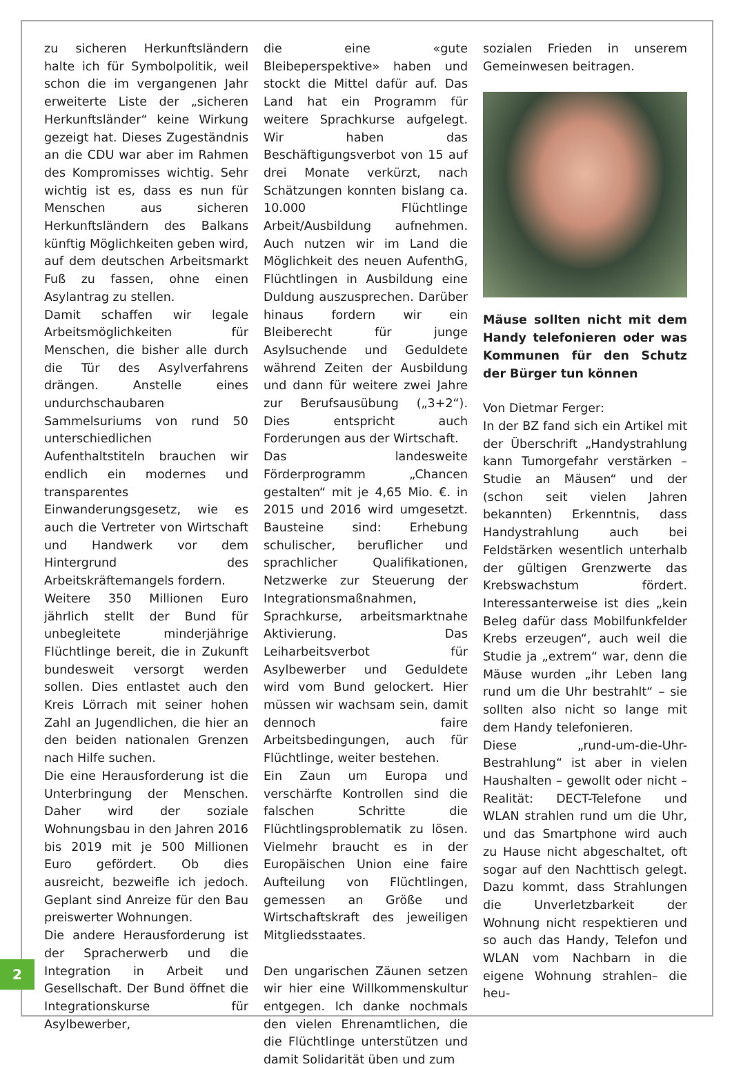zu sicheren Herkunftsländern halte ich für Symbolpolitik, weil schon die im vergangenen Jahr erweiterte Liste der „sicheren Herkunftsländer“ keine Wirkung gezeigt hat. Dieses Zugeständnis an die CDU war aber im Rahmen des Kompromisses wichtig. Sehr wichtig ist es, dass es nun für Menschen aus sicheren Herkunftsländern des Balkans künftig Möglichkeiten geben wird, auf dem deutschen Arbeitsmarkt Fuß zu fassen, ohne einen Asylantrag zu stellen.
Damit schaffen wir legale Arbeitsmöglichkeiten für Menschen, die bisher alle durch die Tür des Asylverfahrens drängen. Anstelle eines undurchschaubaren Sammelsuriums von rund 50 unterschiedlichen Aufenthaltstiteln brauchen wir endlich ein modernes und transparentes Einwanderungsgesetz, wie es auch die Vertreter von Wirtschaft und Handwerk vor dem Hintergrund des Arbeitskräftemangels fordern.
Weitere 350 Millionen Euro jährlich stellt der Bund für unbegleitete minderjährige Flüchtlinge bereit, die in Zukunft bundesweit versorgt werden sollen. Dies entlastet auch den Kreis Lörrach mit seiner hohen Zahl an Jugendlichen, die hier an den beiden nationalen Grenzen nach Hilfe suchen.
Die eine Herausforderung ist die Unterbringung der Menschen. Daher wird der soziale Wohnungsbau in den Jahren 2016 bis 2019 mit je 500 Millionen Euro gefördert. Ob dies ausreicht, bezweifle ich jedoch. Geplant sind Anreize für den Bau preiswerter Wohnungen.
Die andere Herausforderung ist der Spracherwerb und die Integration in Arbeit und Gesellschaft. Der Bund öffnet die Integrationskurse für Asylbewerber,
die eine «gute Bleibeperspektive» haben und stockt die Mittel dafür auf. Das Land hat ein Programm für weitere Sprachkurse aufgelegt. Wir haben das Beschäftigungsverbot von 15 auf drei Monate verkürzt, nach Schätzungen konnten bislang ca. 10.000 Flüchtlinge Arbeit/Ausbildung aufnehmen. Auch nutzen wir im Land die Möglichkeit des neuen AufenthG, Flüchtlingen in Ausbildung eine Duldung auszusprechen. Darüber hinaus fordern wir ein Bleiberecht für junge Asylsuchende und Geduldete während Zeiten der Ausbildung und dann für weitere zwei Jahre zur Berufsausübung („3+2“). Dies entspricht auch Forderungen aus der Wirtschaft.
Das landesweite Förderprogramm „Chancen gestalten“ mit je 4,65 Mio. €. in 2015 und 2016 wird umgesetzt. Bausteine sind: Erhebung schulischer, beruflicher und sprachlicher Qualifikationen, Netzwerke zur Steuerung der Integrationsmaßnahmen, Sprachkurse, arbeitsmarktnahe Aktivierung. Das Leiharbeitsverbot für Asylbewerber und Geduldete wird vom Bund gelockert. Hier müssen wir wachsam sein, damit dennoch faire Arbeitsbedingungen, auch für Flüchtlinge, weiter bestehen.
Ein Zaun um Europa und verschärfte Kontrollen sind die falschen Schritte die Flüchtlingsproblematik zu lösen. Vielmehr braucht es in der Europäischen Union eine faire Aufteilung von Flüchtlingen, gemessen an Größe und Wirtschaftskraft des jeweiligen Mitgliedsstaates.
Den ungarischen Zäunen setzen wir hier eine Willkommenskultur entgegen. Ich danke nochmals den vielen Ehrenamtlichen, die die Flüchtlinge unterstützen und damit Solidarität üben und zum
sozialen Frieden in unserem Gemeinwesen beitragen.
Mäuse sollten nicht mit dem Handy telefonieren oder was Kommunen für den Schutz der Bürger tun können
Von Dietmar Ferger:
In der BZ fand sich ein Artikel mit der Überschrift „Handystrahlung kann Tumorgefahr verstärken – Studie an Mäusen“ und der (schon seit vielen Jahren bekannten) Erkenntnis, dass Handystrahlung auch bei Feldstärken wesentlich unterhalb der gültigen Grenzwerte das Krebswachstum fördert. Interessanterweise ist dies „kein Beleg dafür dass Mobilfunkfelder Krebs erzeugen“, auch weil die Studie ja „extrem“ war, denn die Mäuse wurden „ihr Leben lang rund um die Uhr bestrahlt“ – sie sollten also nicht so lange mit dem Handy telefonieren.
Diese „rund-um-die-Uhr-Bestrahlung“ ist aber in vielen Haushalten – gewollt oder nicht – Realität: DECT-Telefone und WLAN strahlen rund um die Uhr, und das Smartphone wird auch zu Hause nicht abgeschaltet, oft sogar auf den Nachttisch gelegt. Dazu kommt, dass Strahlungen die Unverletzbarkeit der Wohnung nicht respektieren und so auch das Handy, Telefon und WLAN vom Nachbarn in die eigene Wohnung strahlen– die heu-
2